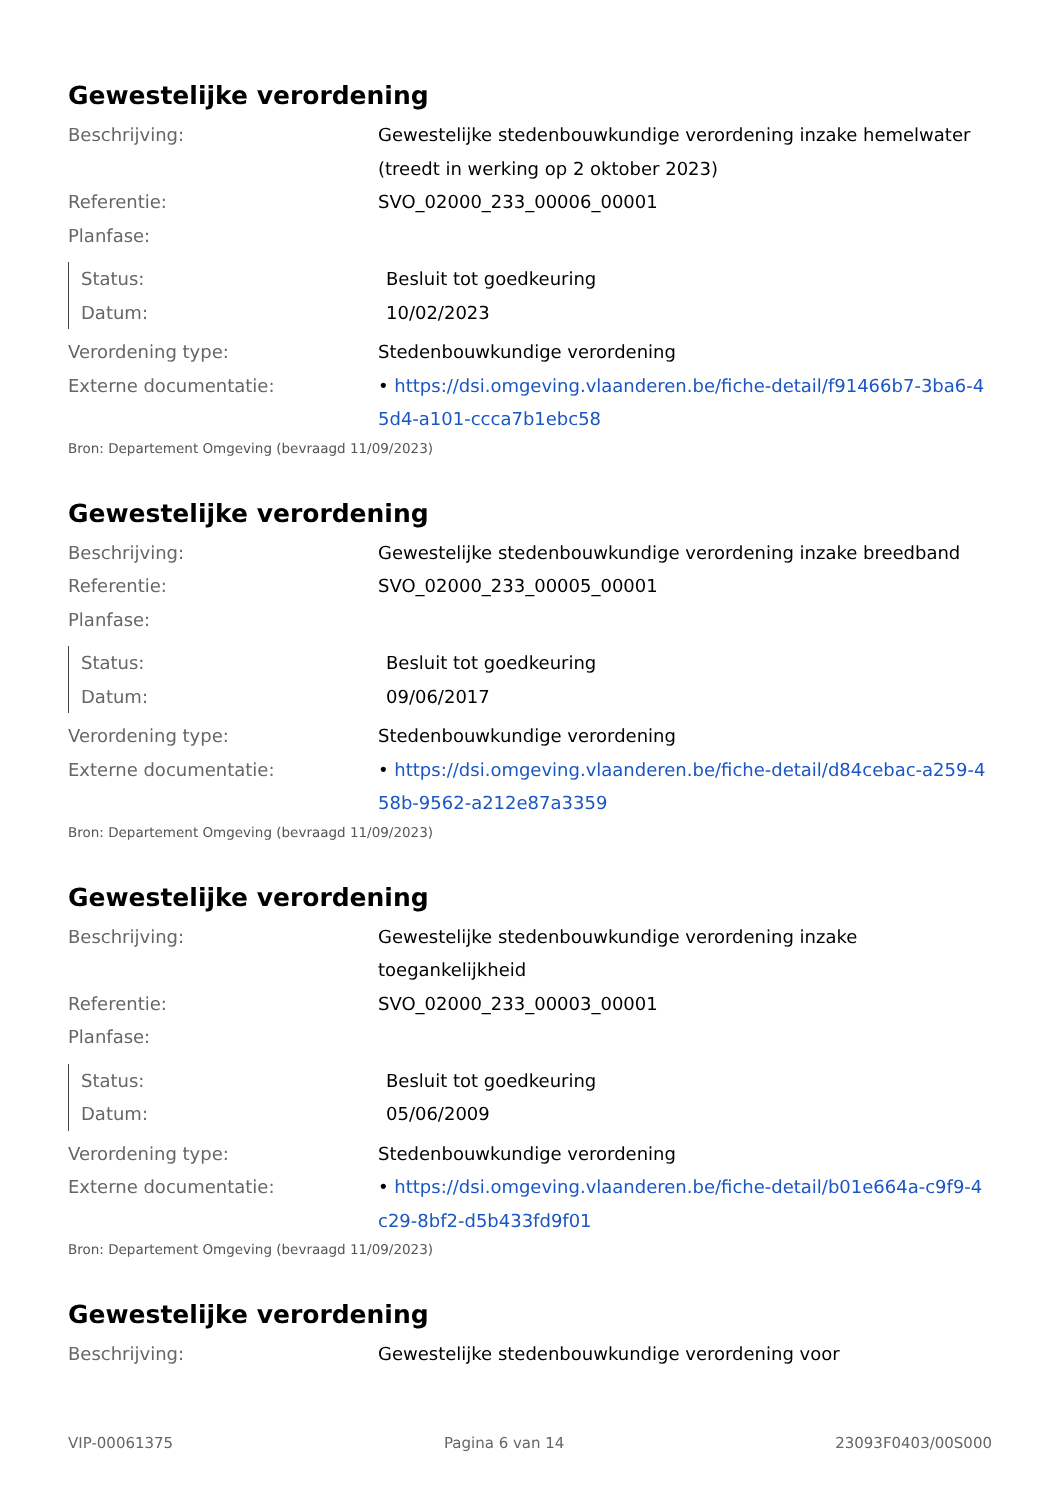Gewestelijke verordening
| Beschrijving: | Gewestelijke stedenbouwkundige verordening inzake hemelwater (treedt in werking op 2 oktober 2023) |
| Referentie: | SVO_02000_233_00006_00001 |
| Planfase: | |
| Status: | Besluit tot goedkeuring |
| Datum: | 10/02/2023 |
| Verordening type: | Stedenbouwkundige verordening |
| Externe documentatie: | • https://dsi.omgeving.vlaanderen.be/fiche-detail/f91466b7-3ba6-45d4-a101-ccca7b1ebc58 |
Bron: Departement Omgeving (bevraagd 11/09/2023)
Gewestelijke verordening
| Beschrijving: | Gewestelijke stedenbouwkundige verordening inzake breedband |
| Referentie: | SVO_02000_233_00005_00001 |
| Planfase: | |
| Status: | Besluit tot goedkeuring |
| Datum: | 09/06/2017 |
| Verordening type: | Stedenbouwkundige verordening |
| Externe documentatie: | • https://dsi.omgeving.vlaanderen.be/fiche-detail/d84cebac-a259-458b-9562-a212e87a3359 |
Bron: Departement Omgeving (bevraagd 11/09/2023)
Gewestelijke verordening
| Beschrijving: | Gewestelijke stedenbouwkundige verordening inzake toegankelijkheid |
| Referentie: | SVO_02000_233_00003_00001 |
| Planfase: | |
| Status: | Besluit tot goedkeuring |
| Datum: | 05/06/2009 |
| Verordening type: | Stedenbouwkundige verordening |
| Externe documentatie: | • https://dsi.omgeving.vlaanderen.be/fiche-detail/b01e664a-c9f9-4c29-8bf2-d5b433fd9f01 |
Bron: Departement Omgeving (bevraagd 11/09/2023)
Gewestelijke verordening
| Beschrijving: | Gewestelijke stedenbouwkundige verordening voor |
VIP-00061375 Pagina 6 van 14 23093F0403/00S000